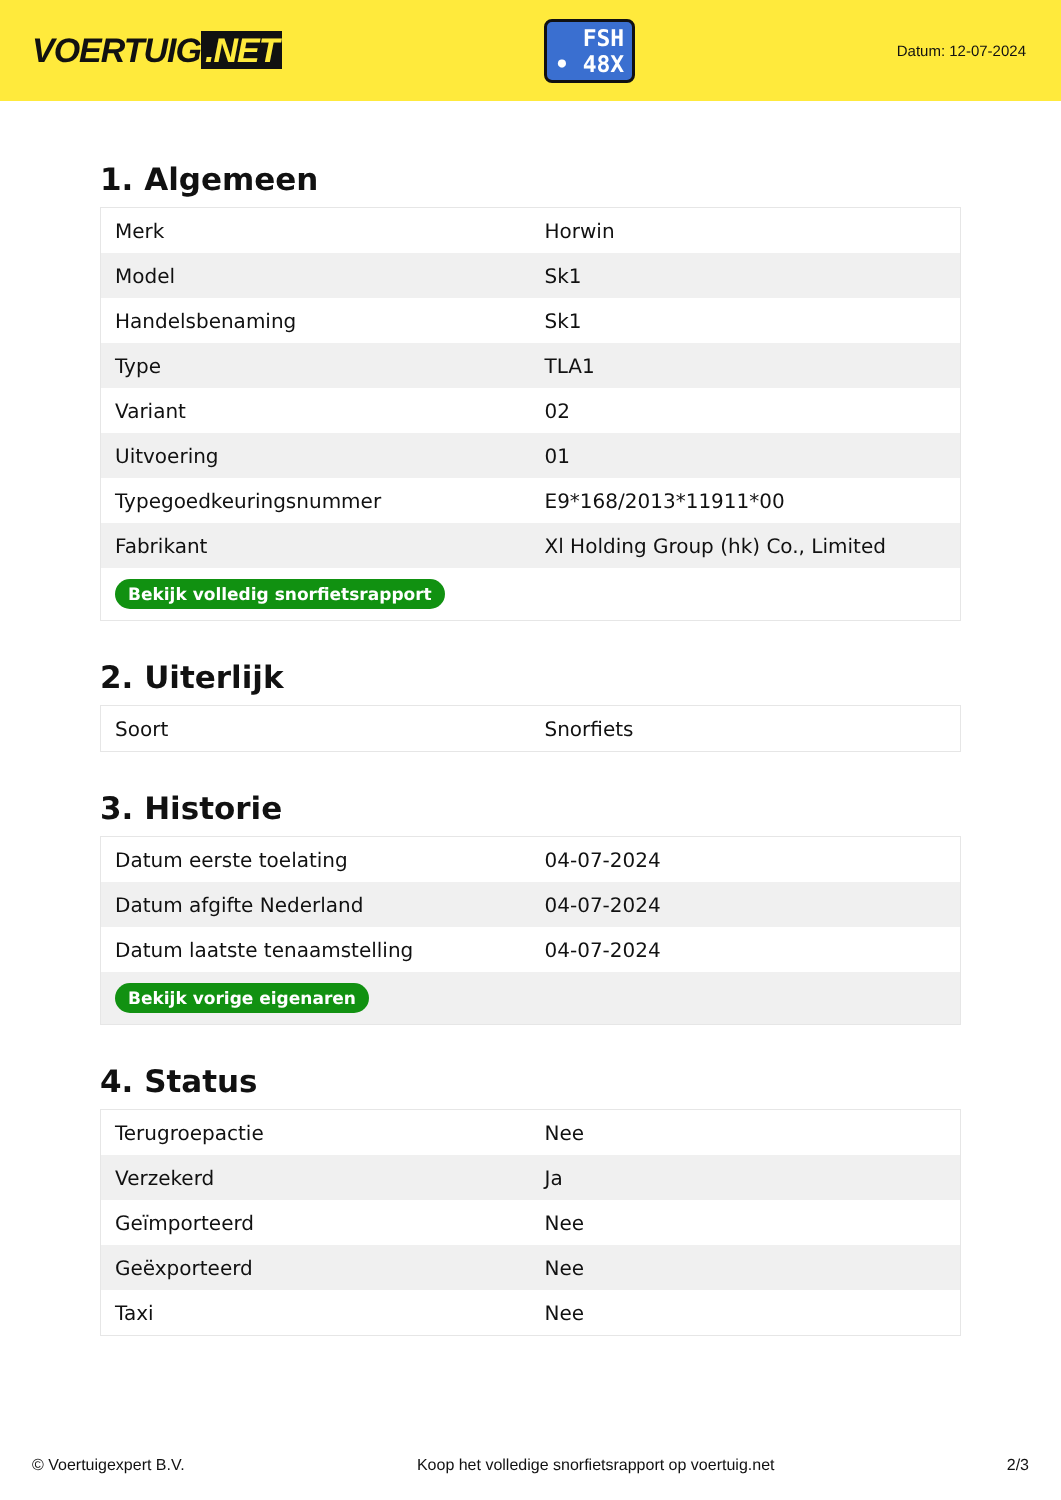VOERTUIG.NET
FSH
• 48X
Datum: 12-07-2024
1. Algemeen
| Merk | Horwin |
| Model | Sk1 |
| Handelsbenaming | Sk1 |
| Type | TLA1 |
| Variant | 02 |
| Uitvoering | 01 |
| Typegoedkeuringsnummer | E9*168/2013*11911*00 |
| Fabrikant | Xl Holding Group (hk) Co., Limited |
| Bekijk volledig snorfietsrapport | |
2. Uiterlijk
| Soort | Snorfiets |
3. Historie
| Datum eerste toelating | 04-07-2024 |
| Datum afgifte Nederland | 04-07-2024 |
| Datum laatste tenaamstelling | 04-07-2024 |
| Bekijk vorige eigenaren | |
4. Status
| Terugroepactie | Nee |
| Verzekerd | Ja |
| Geïmporteerd | Nee |
| Geëxporteerd | Nee |
| Taxi | Nee |
© Voertuigexpert B.V. Koop het volledige snorfietsrapport op voertuig.net 2/3